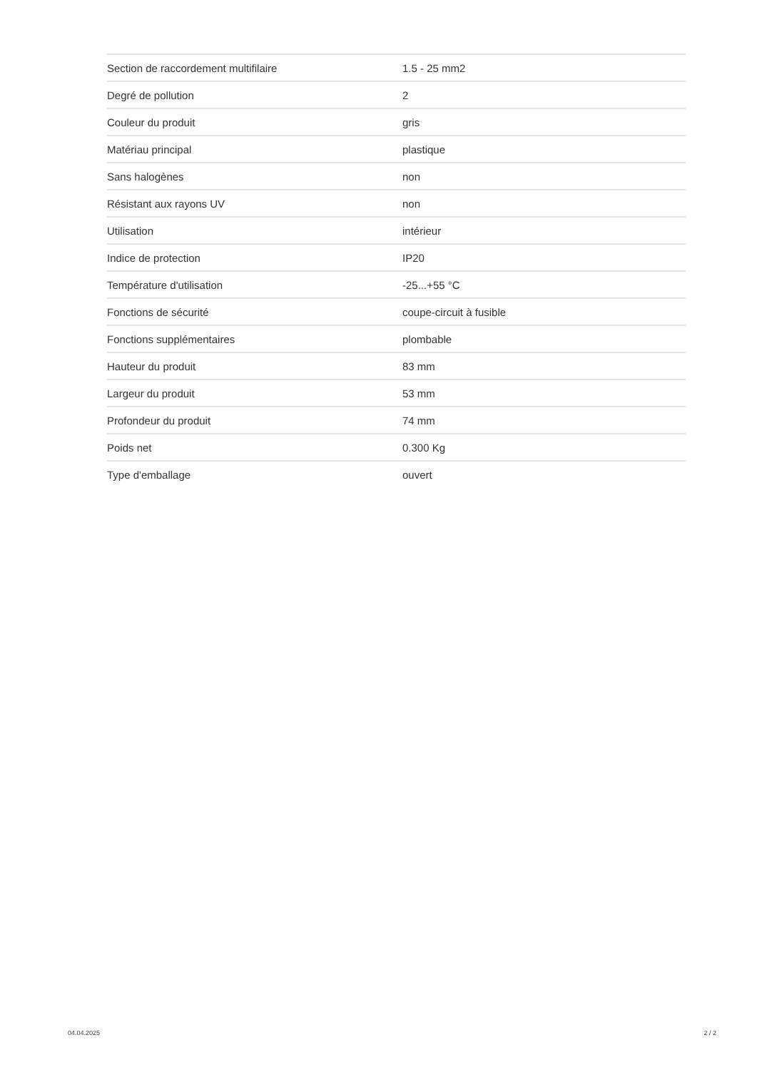| Section de raccordement multifilaire | 1.5 - 25 mm2 |
| Degré de pollution | 2 |
| Couleur du produit | gris |
| Matériau principal | plastique |
| Sans halogènes | non |
| Résistant aux rayons UV | non |
| Utilisation | intérieur |
| Indice de protection | IP20 |
| Température d'utilisation | -25...+55 °C |
| Fonctions de sécurité | coupe-circuit à fusible |
| Fonctions supplémentaires | plombable |
| Hauteur du produit | 83 mm |
| Largeur du produit | 53 mm |
| Profondeur du produit | 74 mm |
| Poids net | 0.300 Kg |
| Type d'emballage | ouvert |
04.04.2025 2 / 2